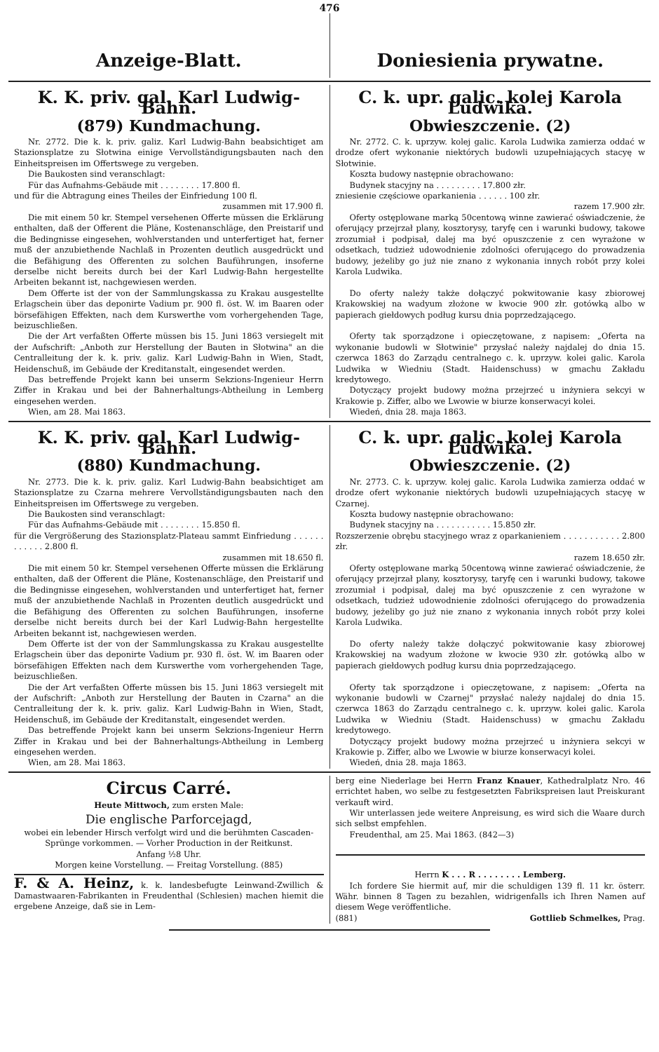476
Anzeige-Blatt. Doniesienia prywatne.
K. K. priv. gal. Karl Ludwig-Bahn.
(879) Kundmachung.
Nr. 2772. Die k. k. priv. galiz. Karl Ludwig-Bahn beabsichtiget am Stazionsplatze zu Słotwina einige Vervollständigungsbauten nach den Einheitspreisen im Offertswege zu vergeben.
Die Baukosten sind veranschlagt:
Für das Aufnahms-Gebäude mit . . . . . . . . 17.800 fl.
und für die Abtragung eines Theiles der Einfriedung 100 fl.
zusammen mit 17.900 fl.
Die mit einem 50 kr. Stempel versehenen Offerte müssen die Erklärung enthalten, daß der Offerent die Pläne, Kostenanschläge, den Preistarif und die Bedingnisse eingesehen, wohlverstanden und unterfertiget hat, ferner muß der anzubiethende Nachlaß in Prozenten deutlich ausgedrückt und die Befähigung des Offerenten zu solchen Bauführungen, insoferne derselbe nicht bereits durch bei der Karl Ludwig-Bahn hergestellte Arbeiten bekannt ist, nachgewiesen werden.
Dem Offerte ist der von der Sammlungskassa zu Krakau ausgestellte Erlagschein über das deponirte Vadium pr. 900 fl. öst. W. im Baaren oder börsefähigen Effekten, nach dem Kurswerthe vom vorhergehenden Tage, beizuschließen.
Die der Art verfaßten Offerte müssen bis 15. Juni 1863 versiegelt mit der Aufschrift: „Anboth zur Herstellung der Bauten in Słotwina" an die Centralleitung der k. k. priv. galiz. Karl Ludwig-Bahn in Wien, Stadt, Heidenschuß, im Gebäude der Kreditanstalt, eingesendet werden.
Das betreffende Projekt kann bei unserm Sekzions-Ingenieur Herrn Ziffer in Krakau und bei der Bahnerhaltungs-Abtheilung in Lemberg eingesehen werden.
Wien, am 28. Mai 1863.
C. k. upr. galic. kolej Karola Ludwika.
Obwieszczenie. (2)
Nr. 2772. C. k. uprzyw. kolej galic. Karola Ludwika zamierza oddać w drodze ofert wykonanie niektórych budowli uzupełniających stacyę w Słotwinie.
Koszta budowy następnie obrachowano:
Budynek stacyjny na . . . . . . . . . 17.800 złr.
zniesienie częściowe oparkanienia . . . . . . 100 złr.
razem 17.900 złr.
Oferty ostęplowane marką 50centową winne zawierać oświadczenie, że oferujący przejrzał plany, kosztorysy, taryfę cen i warunki budowy, takowe zrozumiał i podpisał, dalej ma być opuszczenie z cen wyrażone w odsetkach, tudzież udowodnienie zdolności oferującego do prowadzenia budowy, jeżeliby go już nie znano z wykonania innych robót przy kolei Karola Ludwika.
Do oferty należy także dołączyć pokwitowanie kasy zbiorowej Krakowskiej na wadyum złożone w kwocie 900 złr. gotówką albo w papierach giełdowych podług kursu dnia poprzedzającego.
Oferty tak sporządzone i opieczętowane, z napisem: „Oferta na wykonanie budowli w Słotwinie" przysłać należy najdalej do dnia 15. czerwca 1863 do Zarządu centralnego c. k. uprzyw. kolei galic. Karola Ludwika w Wiedniu (Stadt. Haidenschuss) w gmachu Zakładu kredytowego.
Dotyczący projekt budowy można przejrzeć u inżyniera sekcyi w Krakowie p. Ziffer, albo we Lwowie w biurze konserwacyi kolei.
Wiedeń, dnia 28. maja 1863.
K. K. priv. gal. Karl Ludwig-Bahn.
(880) Kundmachung.
Nr. 2773. Die k. k. priv. galiz. Karl Ludwig-Bahn beabsichtiget am Stazionsplatze zu Czarna mehrere Vervollständigungsbauten nach den Einheitspreisen im Offertswege zu vergeben.
Die Baukosten sind veranschlagt:
Für das Aufnahms-Gebäude mit . . . . . . . . 15.850 fl.
für die Vergrößerung des Stazionsplatz-Plateau sammt Einfriedung . . . . . . . . . . . . 2.800 fl.
zusammen mit 18.650 fl.
Die mit einem 50 kr. Stempel versehenen Offerte müssen die Erklärung enthalten, daß der Offerent die Pläne, Kostenanschläge, den Preistarif und die Bedingnisse eingesehen, wohlverstanden und unterfertiget hat, ferner muß der anzubiethende Nachlaß in Prozenten deutlich ausgedrückt und die Befähigung des Offerenten zu solchen Bauführungen, insoferne derselbe nicht bereits durch bei der Karl Ludwig-Bahn hergestellte Arbeiten bekannt ist, nachgewiesen werden.
Dem Offerte ist der von der Sammlungskassa zu Krakau ausgestellte Erlagschein über das deponirte Vadium pr. 930 fl. öst. W. im Baaren oder börsefähigen Effekten nach dem Kurswerthe vom vorhergehenden Tage, beizuschließen.
Die der Art verfaßten Offerte müssen bis 15. Juni 1863 versiegelt mit der Aufschrift: „Anboth zur Herstellung der Bauten in Czarna" an die Centralleitung der k. k. priv. galiz. Karl Ludwig-Bahn in Wien, Stadt, Heidenschuß, im Gebäude der Kreditanstalt, eingesendet werden.
Das betreffende Projekt kann bei unserm Sekzions-Ingenieur Herrn Ziffer in Krakau und bei der Bahnerhaltungs-Abtheilung in Lemberg eingesehen werden.
Wien, am 28. Mai 1863.
C. k. upr. galic. kolej Karola Ludwika.
Obwieszczenie. (2)
Nr. 2773. C. k. uprzyw. kolej galic. Karola Ludwika zamierza oddać w drodze ofert wykonanie niektórych budowli uzupełniających stacyę w Czarnej.
Koszta budowy następnie obrachowano:
Budynek stacyjny na . . . . . . . . . . . 15.850 złr.
Rozszerzenie obrębu stacyjnego wraz z oparkanieniem . . . . . . . . . . . 2.800 złr.
razem 18.650 złr.
Oferty ostęplowane marką 50centową winne zawierać oświadczenie, że oferujący przejrzał plany, kosztorysy, taryfę cen i warunki budowy, takowe zrozumiał i podpisał, dalej ma być opuszczenie z cen wyrażone w odsetkach, tudzież udowodnienie zdolności oferującego do prowadzenia budowy, jeżeliby go już nie znano z wykonania innych robót przy kolei Karola Ludwika.
Do oferty należy także dołączyć pokwitowanie kasy zbiorowej Krakowskiej na wadyum złożone w kwocie 930 złr. gotówką albo w papierach giełdowych podług kursu dnia poprzedzającego.
Oferty tak sporządzone i opieczętowane, z napisem: „Oferta na wykonanie budowli w Czarnej" przysłać należy najdalej do dnia 15. czerwca 1863 do Zarządu centralnego c. k. uprzyw. kolei galic. Karola Ludwika w Wiedniu (Stadt. Haidenschuss) w gmachu Zakładu kredytowego.
Dotyczący projekt budowy można przejrzeć u inżyniera sekcyi w Krakowie p. Ziffer, albo we Lwowie w biurze konserwacyi kolei.
Wiedeń, dnia 28. maja 1863.
Circus Carré.
Heute Mittwoch, zum ersten Male:
Die englische Parforcejagd,
wobei ein lebender Hirsch verfolgt wird und die berühmten Cascaden-Sprünge vorkommen. — Vorher Production in der Reitkunst.
Anfang ½8 Uhr.
Morgen keine Vorstellung. — Freitag Vorstellung. (885)
F. & A. Heinz, k. k. landesbefugte Leinwand-Zwillich & Damastwaaren-Fabrikanten in Freudenthal (Schlesien) machen hiemit die ergebene Anzeige, daß sie in Lem-
berg eine Niederlage bei Herrn Franz Knauer, Kathedralplatz Nro. 46 errichtet haben, wo selbe zu festgesetzten Fabrikspreisen laut Preiskurant verkauft wird.
Wir unterlassen jede weitere Anpreisung, es wird sich die Waare durch sich selbst empfehlen.
Freudenthal, am 25. Mai 1863. (842—3)
Herrn K . . . R . . . . . . . . Lemberg.
Ich fordere Sie hiermit auf, mir die schuldigen 139 fl. 11 kr. österr. Währ. binnen 8 Tagen zu bezahlen, widrigenfalls ich Ihren Namen auf diesem Wege veröffentliche.
(881) Gottlieb Schmelkes, Prag.